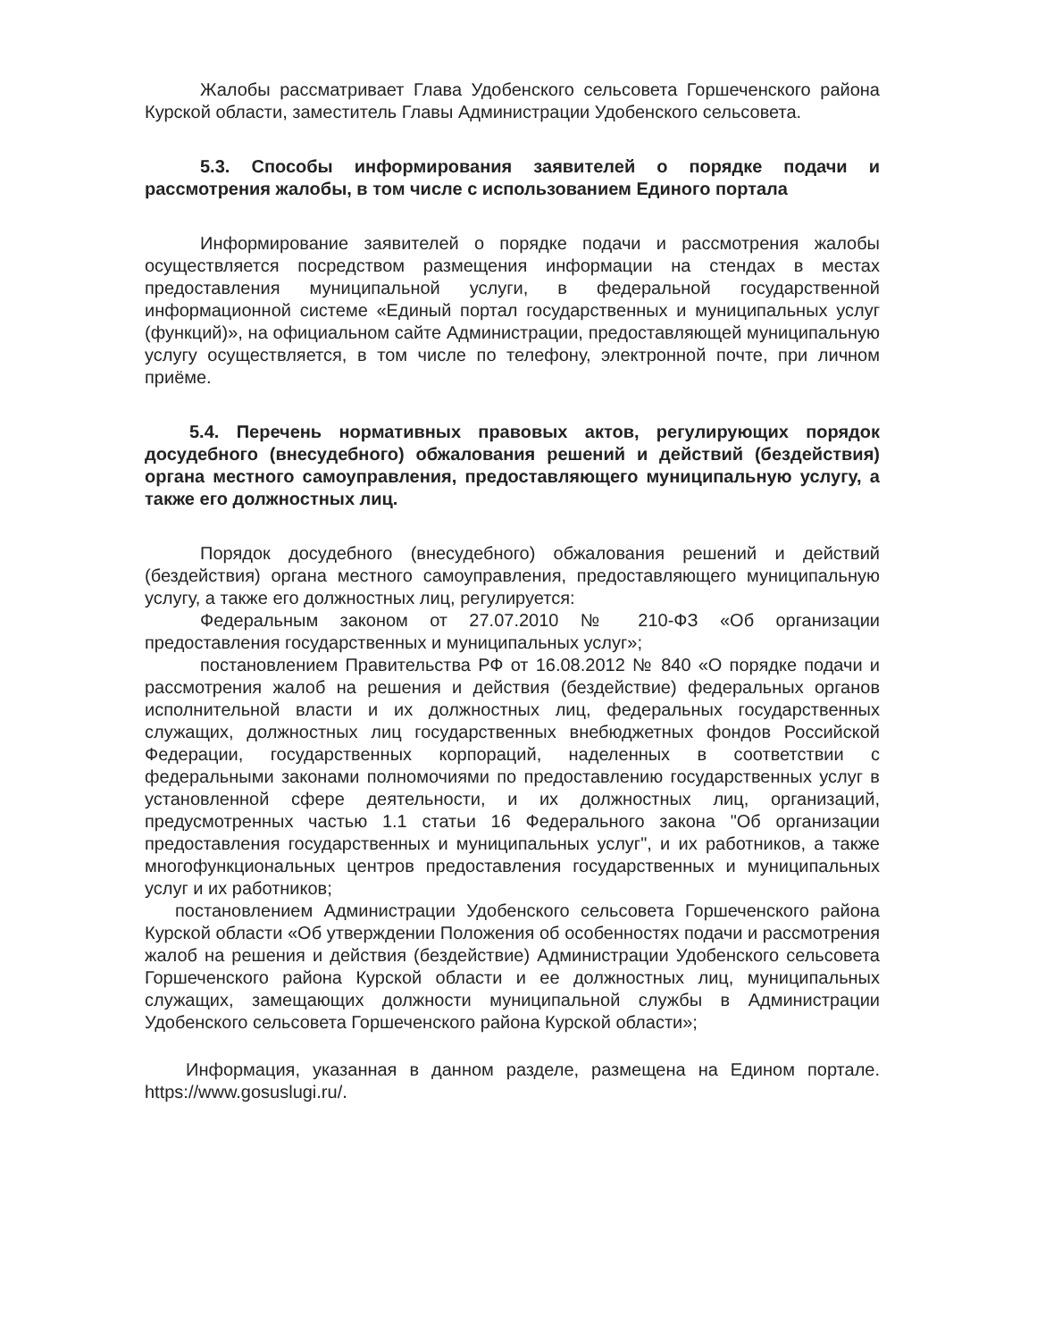Жалобы рассматривает Глава Удобенского сельсовета Горшеченского района Курской области, заместитель Главы Администрации Удобенского сельсовета.
5.3. Способы информирования заявителей о порядке подачи и рассмотрения жалобы, в том числе с использованием Единого портала
Информирование заявителей о порядке подачи и рассмотрения жалобы осуществляется посредством размещения информации на стендах в местах предоставления муниципальной услуги, в федеральной государственной информационной системе «Единый портал государственных и муниципальных услуг (функций)», на официальном сайте Администрации, предоставляющей муниципальную услугу осуществляется, в том числе по телефону, электронной почте, при личном приёме.
5.4. Перечень нормативных правовых актов, регулирующих порядок досудебного (внесудебного) обжалования решений и действий (бездействия) органа местного самоуправления, предоставляющего муниципальную услугу, а также его должностных лиц.
Порядок досудебного (внесудебного) обжалования решений и действий (бездействия) органа местного самоуправления, предоставляющего муниципальную услугу, а также его должностных лиц, регулируется:
Федеральным законом от 27.07.2010 № 210-ФЗ «Об организации предоставления государственных и муниципальных услуг»;
постановлением Правительства РФ от 16.08.2012 № 840 «О порядке подачи и рассмотрения жалоб на решения и действия (бездействие) федеральных органов исполнительной власти и их должностных лиц, федеральных государственных служащих, должностных лиц государственных внебюджетных фондов Российской Федерации, государственных корпораций, наделенных в соответствии с федеральными законами полномочиями по предоставлению государственных услуг в установленной сфере деятельности, и их должностных лиц, организаций, предусмотренных частью 1.1 статьи 16 Федерального закона "Об организации предоставления государственных и муниципальных услуг", и их работников, а также многофункциональных центров предоставления государственных и муниципальных услуг и их работников;
постановлением Администрации Удобенского сельсовета Горшеченского района Курской области «Об утверждении Положения об особенностях подачи и рассмотрения жалоб на решения и действия (бездействие) Администрации Удобенского сельсовета Горшеченского района Курской области и ее должностных лиц, муниципальных служащих, замещающих должности муниципальной службы в Администрации Удобенского сельсовета Горшеченского района Курской области»;
Информация, указанная в данном разделе, размещена на Едином портале. https://www.gosuslugi.ru/.